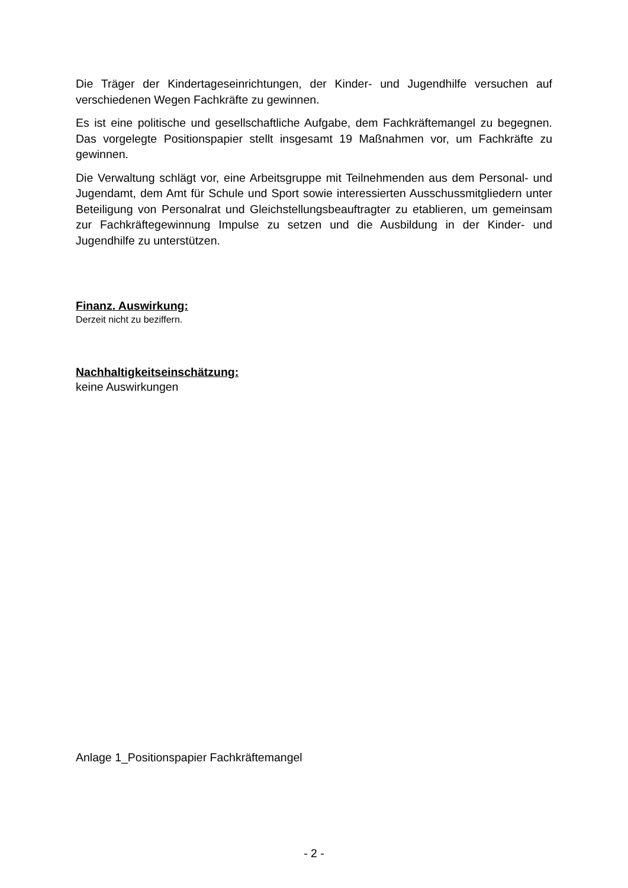Die Träger der Kindertageseinrichtungen, der Kinder- und Jugendhilfe versuchen auf verschiedenen Wegen Fachkräfte zu gewinnen.
Es ist eine politische und gesellschaftliche Aufgabe, dem Fachkräftemangel zu begegnen. Das vorgelegte Positionspapier stellt insgesamt 19 Maßnahmen vor, um Fachkräfte zu gewinnen.
Die Verwaltung schlägt vor, eine Arbeitsgruppe mit Teilnehmenden aus dem Personal- und Jugendamt, dem Amt für Schule und Sport sowie interessierten Ausschussmitgliedern unter Beteiligung von Personalrat und Gleichstellungsbeauftragter zu etablieren, um gemeinsam zur Fachkräftegewinnung Impulse zu setzen und die Ausbildung in der Kinder- und Jugendhilfe zu unterstützen.
Finanz. Auswirkung:
Derzeit nicht zu beziffern.
Nachhaltigkeitseinschätzung:
keine Auswirkungen
Anlage 1_Positionspapier Fachkräftemangel
- 2 -